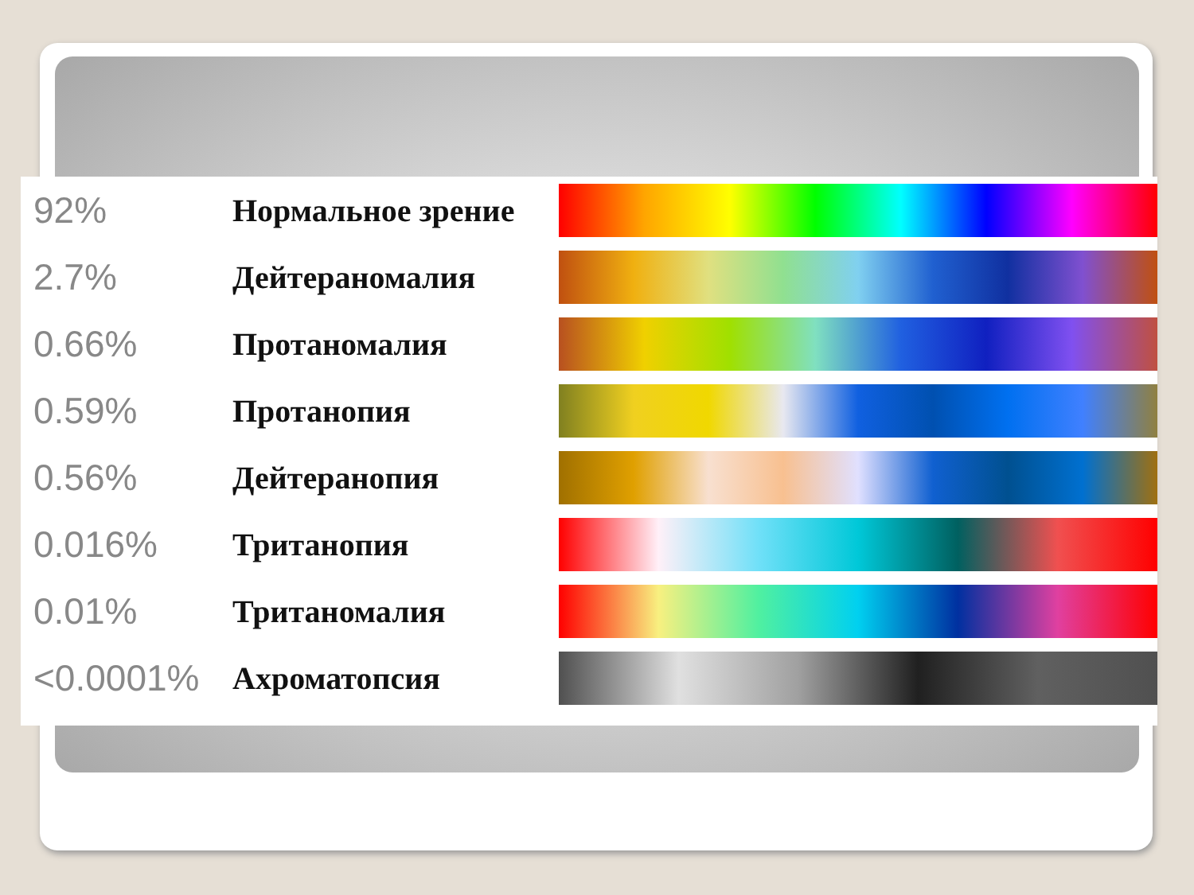| 92% | Нормальное зрение | |
| 2.7% | Дейтераномалия | |
| 0.66% | Протаномалия | |
| 0.59% | Протанопия | |
| 0.56% | Дейтеранопия | |
| 0.016% | Тританопия | |
| 0.01% | Тританомалия | |
| <0.0001% | Ахроматопсия | |